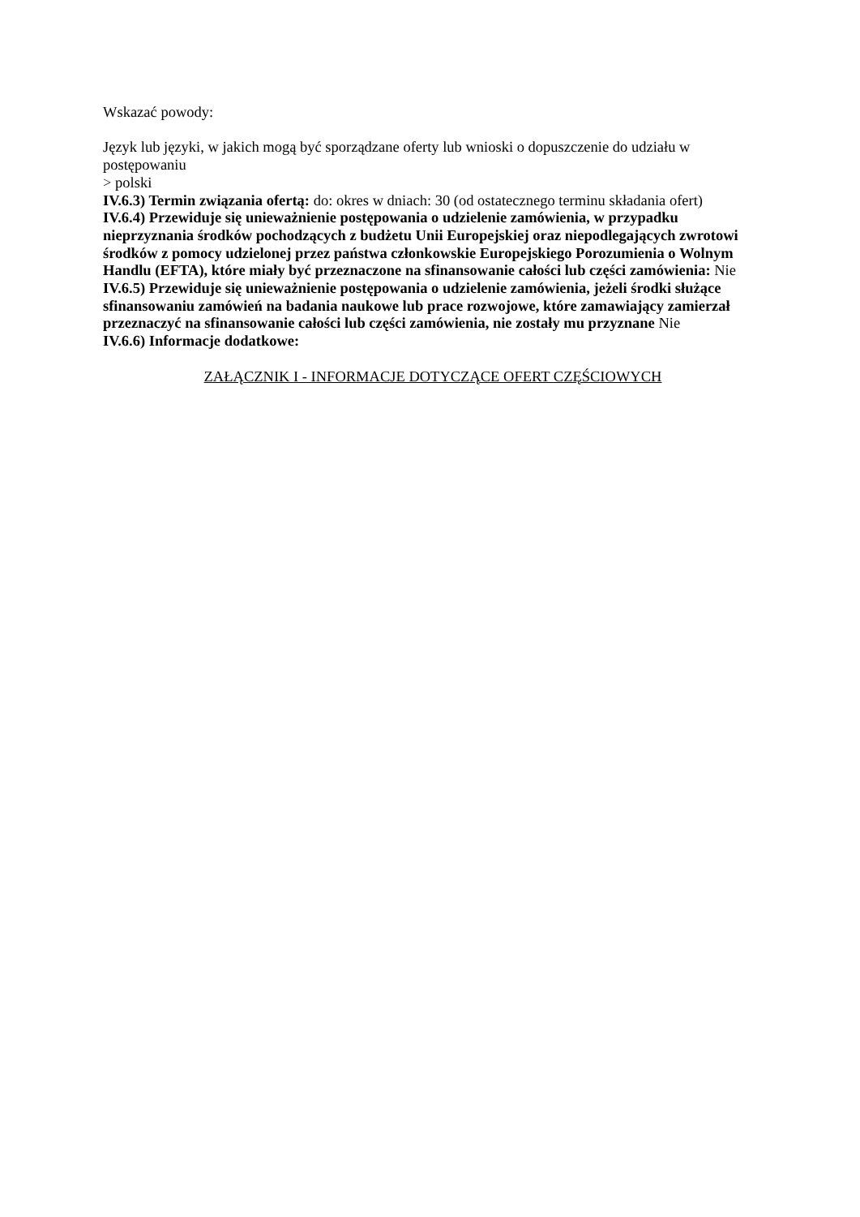Wskazać powody:
Język lub języki, w jakich mogą być sporządzane oferty lub wnioski o dopuszczenie do udziału w postępowaniu
> polski
IV.6.3) Termin związania ofertą: do: okres w dniach: 30 (od ostatecznego terminu składania ofert)
IV.6.4) Przewiduje się unieważnienie postępowania o udzielenie zamówienia, w przypadku nieprzyznania środków pochodzących z budżetu Unii Europejskiej oraz niepodlegających zwrotowi środków z pomocy udzielonej przez państwa członkowskie Europejskiego Porozumienia o Wolnym Handlu (EFTA), które miały być przeznaczone na sfinansowanie całości lub części zamówienia: Nie
IV.6.5) Przewiduje się unieważnienie postępowania o udzielenie zamówienia, jeżeli środki służące sfinansowaniu zamówień na badania naukowe lub prace rozwojowe, które zamawiający zamierzał przeznaczyć na sfinansowanie całości lub części zamówienia, nie zostały mu przyznane Nie
IV.6.6) Informacje dodatkowe:
ZAŁĄCZNIK I - INFORMACJE DOTYCZĄCE OFERT CZĘŚCIOWYCH